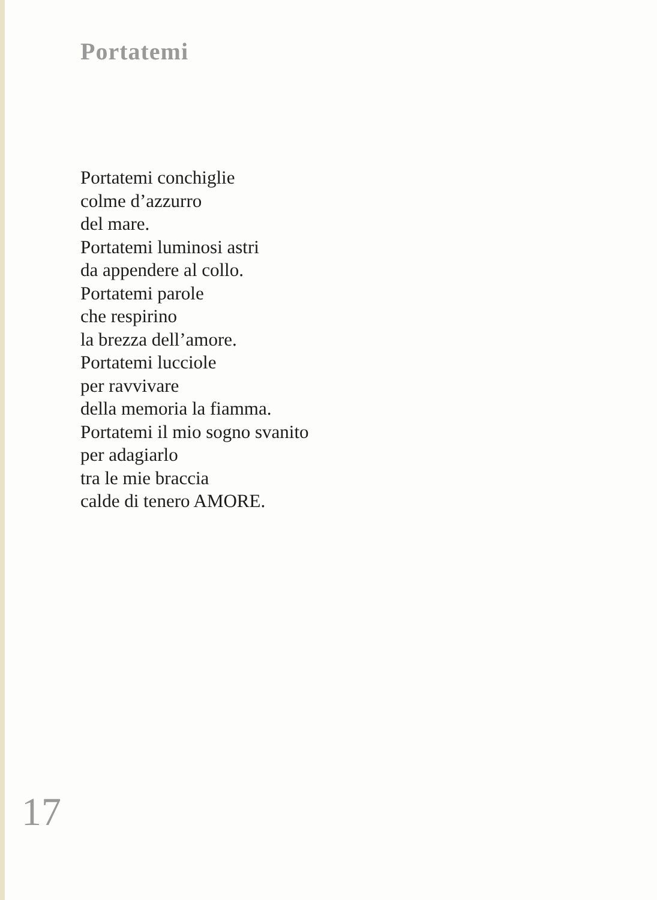Portatemi
Portatemi conchiglie
colme d’azzurro
del mare.
Portatemi luminosi astri
da appendere al collo.
Portatemi parole
che respirino
la brezza dell’amore.
Portatemi lucciole
per ravvivare
della memoria la fiamma.
Portatemi il mio sogno svanito
per adagiarlo
tra le mie braccia
calde di tenero AMORE.
17